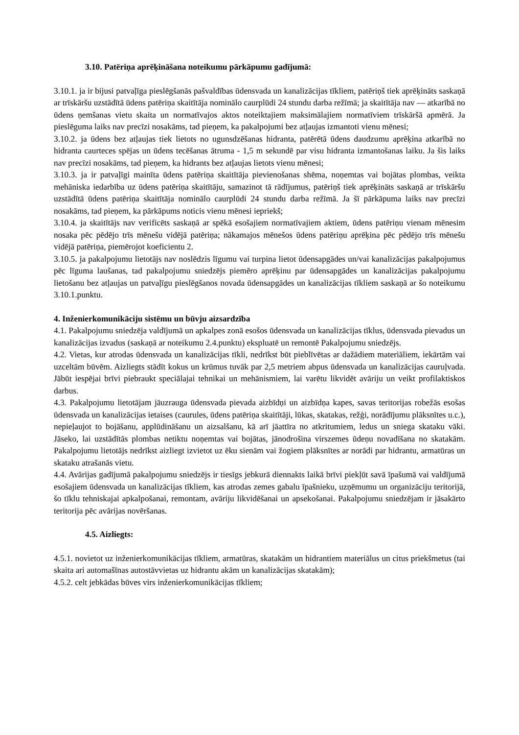3.10. Patēriņa aprēķināšana noteikumu pārkāpumu gadījumā:
3.10.1. ja ir bijusi patvaļīga pieslēgšanās pašvaldības ūdensvada un kanalizācijas tīkliem, patēriņš tiek aprēķināts saskaņā ar trīskāršu uzstādītā ūdens patēriņa skaitītāja nominālo caurplūdi 24 stundu darba režīmā; ja skaitītāja nav — atkarībā no ūdens ņemšanas vietu skaita un normatīvajos aktos noteiktajiem maksimālajiem normatīviem trīskāršā apmērā. Ja pieslēguma laiks nav precīzi nosakāms, tad pieņem, ka pakalpojumi bez atļaujas izmantoti vienu mēnesi;
3.10.2. ja ūdens bez atļaujas tiek lietots no ugunsdzēšanas hidranta, patērētā ūdens daudzumu aprēķina atkarībā no hidranta caurteces spējas un ūdens tecēšanas ātruma - 1,5 m sekundē par visu hidranta izmantošanas laiku. Ja šis laiks nav precīzi nosakāms, tad pieņem, ka hidrants bez atļaujas lietots vienu mēnesi;
3.10.3. ja ir patvaļīgi mainīta ūdens patēriņa skaitītāja pievienošanas shēma, noņemtas vai bojātas plombas, veikta mehāniska iedarbība uz ūdens patēriņa skaitītāju, samazinot tā rādījumus, patēriņš tiek aprēķināts saskaņā ar trīskāršu uzstādītā ūdens patēriņa skaitītāja nominālo caurplūdi 24 stundu darba režīmā. Ja šī pārkāpuma laiks nav precīzi nosakāms, tad pieņem, ka pārkāpums noticis vienu mēnesi iepriekš;
3.10.4. ja skaitītājs nav verificēts saskaņā ar spēkā esošajiem normatīvajiem aktiem, ūdens patēriņu vienam mēnesim nosaka pēc pēdējo trīs mēnešu vidējā patēriņa; nākamajos mēnešos ūdens patēriņu aprēķina pēc pēdējo trīs mēnešu vidējā patēriņa, piemērojot koeficientu 2.
3.10.5. ja pakalpojumu lietotājs nav noslēdzis līgumu vai turpina lietot ūdensapgādes un/vai kanalizācijas pakalpojumus pēc līguma laušanas, tad pakalpojumu sniedzējs piemēro aprēķinu par ūdensapgādes un kanalizācijas pakalpojumu lietošanu bez atļaujas un patvaļīgu pieslēgšanos novada ūdensapgādes un kanalizācijas tīkliem saskaņā ar šo noteikumu 3.10.1.punktu.
4. Inženierkomunikāciju sistēmu un būvju aizsardzība
4.1. Pakalpojumu sniedzēja valdījumā un apkalpes zonā esošos ūdensvada un kanalizācijas tīklus, ūdensvada pievadus un kanalizācijas izvadus (saskaņā ar noteikumu 2.4.punktu) ekspluatē un remontē Pakalpojumu sniedzējs.
4.2. Vietas, kur atrodas ūdensvada un kanalizācijas tīkli, nedrīkst būt pieblīvētas ar dažādiem materiāliem, iekārtām vai uzceltām būvēm. Aizliegts stādīt kokus un krūmus tuvāk par 2,5 metriem abpus ūdensvada un kanalizācijas cauruļvada. Jābūt iespējai brīvi piebraukt speciālajai tehnikai un mehānismiem, lai varētu likvidēt avāriju un veikt profilaktiskos darbus.
4.3. Pakalpojumu lietotājam jāuzrauga ūdensvada pievada aizbīdņi un aizbīdņa kapes, savas teritorijas robežās esošas ūdensvada un kanalizācijas ietaises (caurules, ūdens patēriņa skaitītāji, lūkas, skatakas, režģi, norādījumu plāksnītes u.c.), nepieļaujot to bojāšanu, applūdināšanu un aizsalšanu, kā arī jāattīra no atkritumiem, ledus un sniega skataku vāki. Jāseko, lai uzstādītās plombas netiktu noņemtas vai bojātas, jānodrošina virszemes ūdeņu novadīšana no skatakām. Pakalpojumu lietotājs nedrīkst aizliegt izvietot uz ēku sienām vai žogiem plāksnītes ar norādi par hidrantu, armatūras un skataku atrašanās vietu.
4.4. Avārijas gadījumā pakalpojumu sniedzējs ir tiesīgs jebkurā diennakts laikā brīvi piekļūt savā īpašumā vai valdījumā esošajiem ūdensvada un kanalizācijas tīkliem, kas atrodas zemes gabalu īpašnieku, uzņēmumu un organizāciju teritorijā, šo tīklu tehniskajai apkalpošanai, remontam, avāriju likvidēšanai un apsekošanai. Pakalpojumu sniedzējam ir jāsakārto teritorija pēc avārijas novēršanas.
4.5. Aizliegts:
4.5.1. novietot uz inženierkomunikācijas tīkliem, armatūras, skatakām un hidrantiem materiālus un citus priekšmetus (tai skaita ari automašīnas autostāvvietas uz hidrantu akām un kanalizācijas skatakām);
4.5.2. celt jebkādas būves virs inženierkomunikācijas tīkliem;